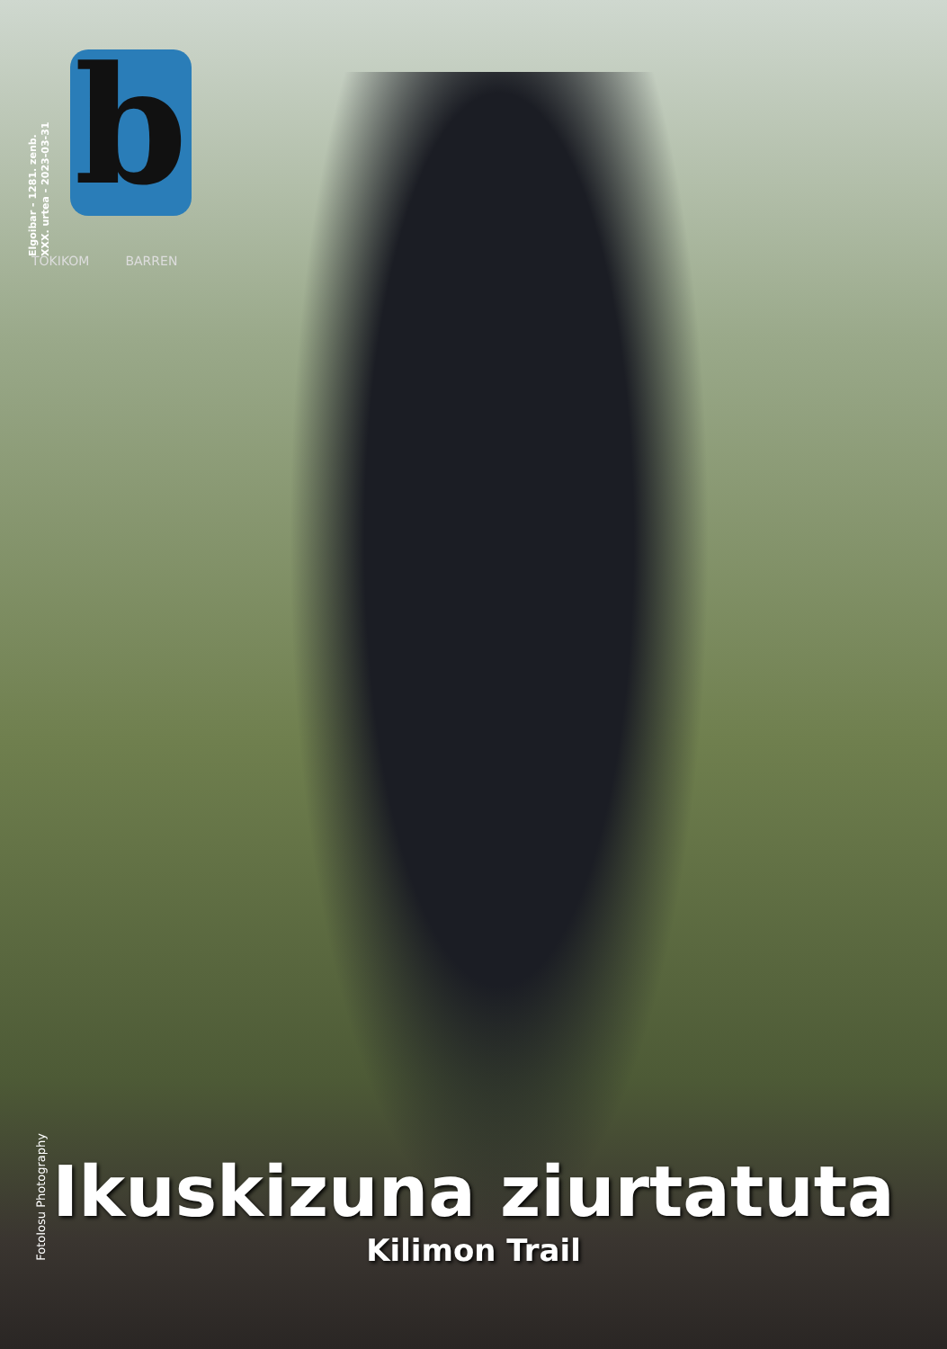Elgoibar - 1281. zenb.
XXX. urtea - 2023-03-31
b
TOKIKOM BARREN
FotoIosu Photography
Ikuskizuna ziurtatuta
Kilimon Trail